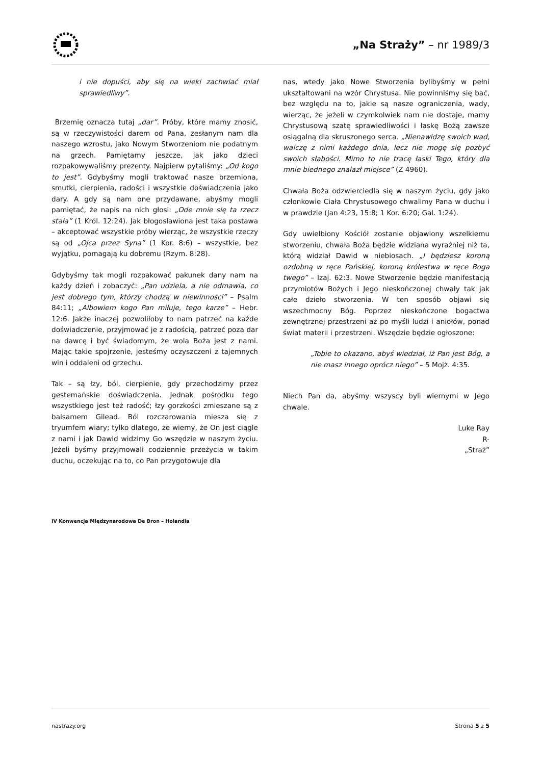„Na Straży” – nr 1989/3
i nie dopuści, aby się na wieki zachwiać miał sprawiedliwy”.
Brzemię oznacza tutaj „dar”. Próby, które mamy znosić, są w rzeczywistości darem od Pana, zesłanym nam dla naszego wzrostu, jako Nowym Stworzeniom nie podatnym na grzech. Pamiętamy jeszcze, jak jako dzieci rozpakowywaliśmy prezenty. Najpierw pytaliśmy: „Od kogo to jest”. Gdybyśmy mogli traktować nasze brzemiona, smutki, cierpienia, radości i wszystkie doświadczenia jako dary. A gdy są nam one przydawane, abyśmy mogli pamiętać, że napis na nich głosi: „Ode mnie się ta rzecz stała” (1 Król. 12:24). Jak błogosławiona jest taka postawa – akceptować wszystkie próby wierząc, że wszystkie rzeczy są od „Ojca przez Syna” (1 Kor. 8:6) – wszystkie, bez wyjątku, pomagają ku dobremu (Rzym. 8:28).
Gdybyśmy tak mogli rozpakować pakunek dany nam na każdy dzień i zobaczyć: „Pan udziela, a nie odmawia, co jest dobrego tym, którzy chodzą w niewinności” – Psalm 84:11; „Albowiem kogo Pan miłuje, tego karze” – Hebr. 12:6. Jakże inaczej pozwoliłoby to nam patrzeć na każde doświadczenie, przyjmować je z radością, patrzeć poza dar na dawcę i być świadomym, że wola Boża jest z nami. Mając takie spojrzenie, jesteśmy oczyszczeni z tajemnych win i oddaleni od grzechu.
Tak – są łzy, ból, cierpienie, gdy przechodzimy przez gestemańskie doświadczenia. Jednak pośrodku tego wszystkiego jest też radość; łzy gorzkości zmieszane są z balsamem Gilead. Ból rozczarowania miesza się z tryumfem wiary; tylko dlatego, że wiemy, że On jest ciągle z nami i jak Dawid widzimy Go wszędzie w naszym życiu. Jeżeli byśmy przyjmowali codziennie przeżycia w takim duchu, oczekując na to, co Pan przygotowuje dla
nas, wtedy jako Nowe Stworzenia bylibyśmy w pełni ukształtowani na wzór Chrystusa. Nie powinniśmy się bać, bez względu na to, jakie są nasze ograniczenia, wady, wierząc, że jeżeli w czymkolwiek nam nie dostaje, mamy Chrystusową szatę sprawiedliwości i łaskę Bożą zawsze osiągalną dla skruszonego serca. „Nienawidzę swoich wad, walczę z nimi każdego dnia, lecz nie mogę się pozbyć swoich słabości. Mimo to nie tracę łaski Tego, który dla mnie biednego znalazł miejsce” (Z 4960).
Chwała Boża odzwierciedla się w naszym życiu, gdy jako członkowie Ciała Chrystusowego chwalimy Pana w duchu i w prawdzie (Jan 4:23, 15:8; 1 Kor. 6:20; Gal. 1:24).
Gdy uwielbiony Kościół zostanie objawiony wszelkiemu stworzeniu, chwała Boża będzie widziana wyraźniej niż ta, którą widział Dawid w niebiosach. „I będziesz koroną ozdobną w ręce Pańskiej, koroną królestwa w ręce Boga twego” – Izaj. 62:3. Nowe Stworzenie będzie manifestacją przymiotów Bożych i Jego nieskończonej chwały tak jak całe dzieło stworzenia. W ten sposób objawi się wszechmocny Bóg. Poprzez nieskończone bogactwa zewnętrznej przestrzeni aż po myśli ludzi i aniołów, ponad świat materii i przestrzeni. Wszędzie będzie ogłoszone:
„Tobie to okazano, abyś wiedział, iż Pan jest Bóg, a nie masz innego oprócz niego” – 5 Mojż. 4:35.
Niech Pan da, abyśmy wszyscy byli wiernymi w Jego chwale.
Luke Ray
R-
„Straż”
IV Konwencja Międzynarodowa De Bron – Holandia
nastrazy.org Strona 5 z 5